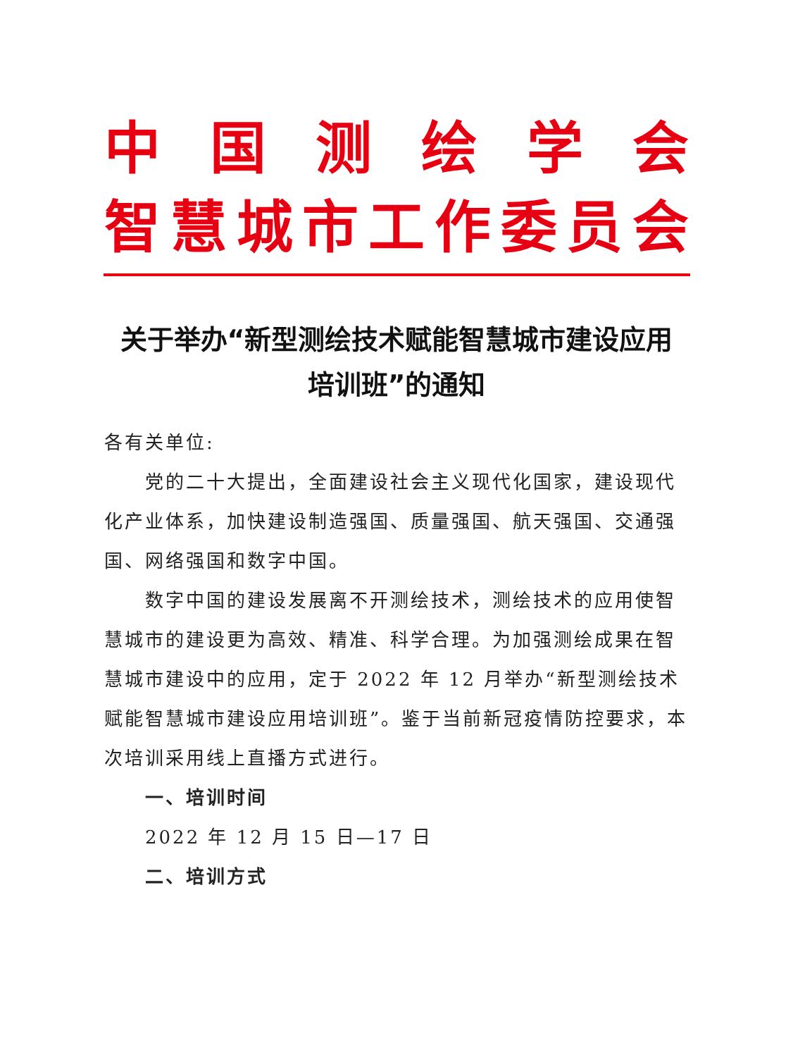中国测绘学会
智慧城市工作委员会
关于举办“新型测绘技术赋能智慧城市建设应用
培训班”的通知
各有关单位:
党的二十大提出，全面建设社会主义现代化国家，建设现代化产业体系，加快建设制造强国、质量强国、航天强国、交通强国、网络强国和数字中国。
数字中国的建设发展离不开测绘技术，测绘技术的应用使智慧城市的建设更为高效、精准、科学合理。为加强测绘成果在智慧城市建设中的应用，定于 2022 年 12 月举办“新型测绘技术赋能智慧城市建设应用培训班”。鉴于当前新冠疫情防控要求，本次培训采用线上直播方式进行。
一、培训时间
2022 年 12 月 15 日—17 日
二、培训方式